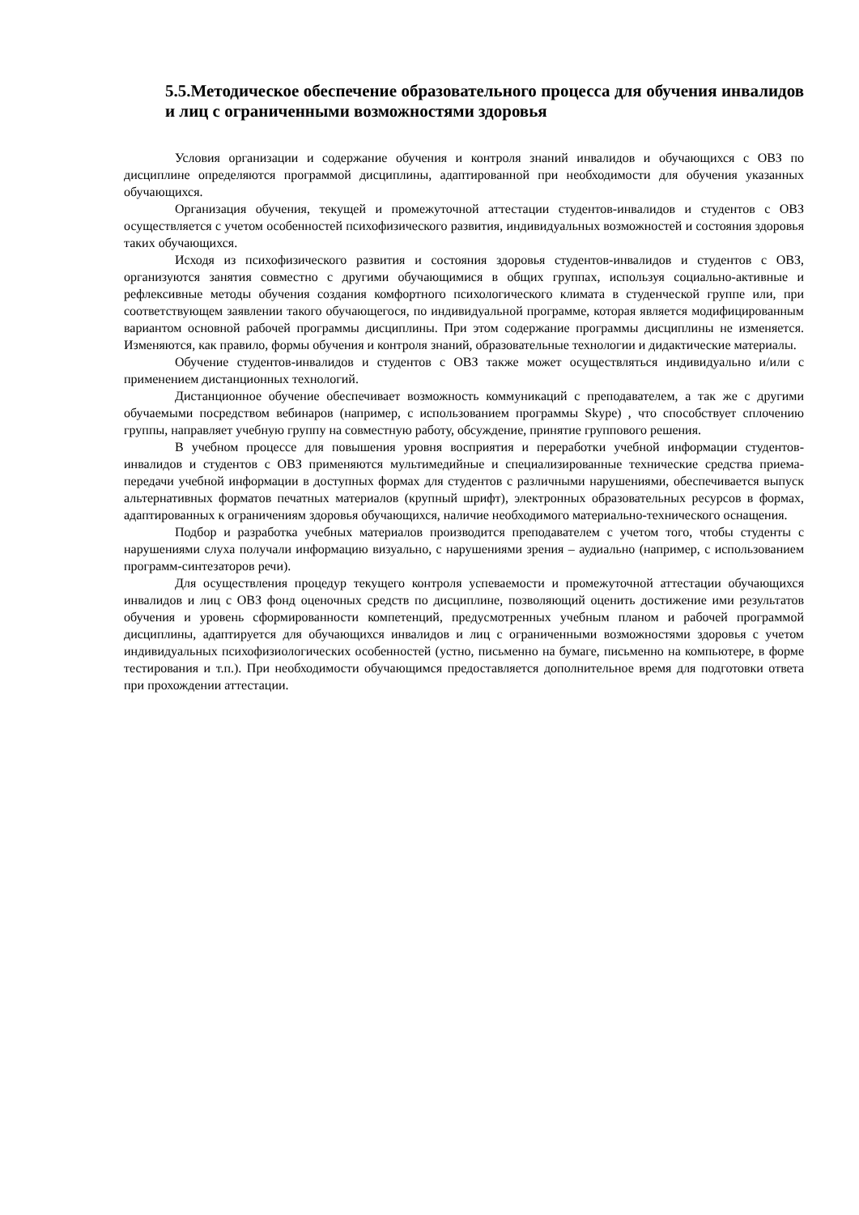5.5.Методическое обеспечение образовательного процесса для обучения инвалидов и лиц с ограниченными возможностями здоровья
Условия организации и содержание обучения и контроля знаний инвалидов и обучающихся с ОВЗ по дисциплине определяются программой дисциплины, адаптированной при необходимости для обучения указанных обучающихся.
Организация обучения, текущей и промежуточной аттестации студентов-инвалидов и студентов с ОВЗ осуществляется с учетом особенностей психофизического развития, индивидуальных возможностей и состояния здоровья таких обучающихся.
Исходя из психофизического развития и состояния здоровья студентов-инвалидов и студентов с ОВЗ, организуются занятия совместно с другими обучающимися в общих группах, используя социально-активные и рефлексивные методы обучения создания комфортного психологического климата в студенческой группе или, при соответствующем заявлении такого обучающегося, по индивидуальной программе, которая является модифицированным вариантом основной рабочей программы дисциплины. При этом содержание программы дисциплины не изменяется. Изменяются, как правило, формы обучения и контроля знаний, образовательные технологии и дидактические материалы.
Обучение студентов-инвалидов и студентов с ОВЗ также может осуществляться индивидуально и/или с применением дистанционных технологий.
Дистанционное обучение обеспечивает возможность коммуникаций с преподавателем, а так же с другими обучаемыми посредством вебинаров (например, с использованием программы Skype) , что способствует сплочению группы, направляет учебную группу на совместную работу, обсуждение, принятие группового решения.
В учебном процессе для повышения уровня восприятия и переработки учебной информации студентов-инвалидов и студентов с ОВЗ применяются мультимедийные и специализированные технические средства приема-передачи учебной информации в доступных формах для студентов с различными нарушениями, обеспечивается выпуск альтернативных форматов печатных материалов (крупный шрифт), электронных образовательных ресурсов в формах, адаптированных к ограничениям здоровья обучающихся, наличие необходимого материально-технического оснащения.
Подбор и разработка учебных материалов производится преподавателем с учетом того, чтобы студенты с нарушениями слуха получали информацию визуально, с нарушениями зрения – аудиально (например, с использованием программ-синтезаторов речи).
Для осуществления процедур текущего контроля успеваемости и промежуточной аттестации обучающихся инвалидов и лиц с ОВЗ фонд оценочных средств по дисциплине, позволяющий оценить достижение ими результатов обучения и уровень сформированности компетенций, предусмотренных учебным планом и рабочей программой дисциплины, адаптируется для обучающихся инвалидов и лиц с ограниченными возможностями здоровья с учетом индивидуальных психофизиологических особенностей (устно, письменно на бумаге, письменно на компьютере, в форме тестирования и т.п.). При необходимости обучающимся предоставляется дополнительное время для подготовки ответа при прохождении аттестации.